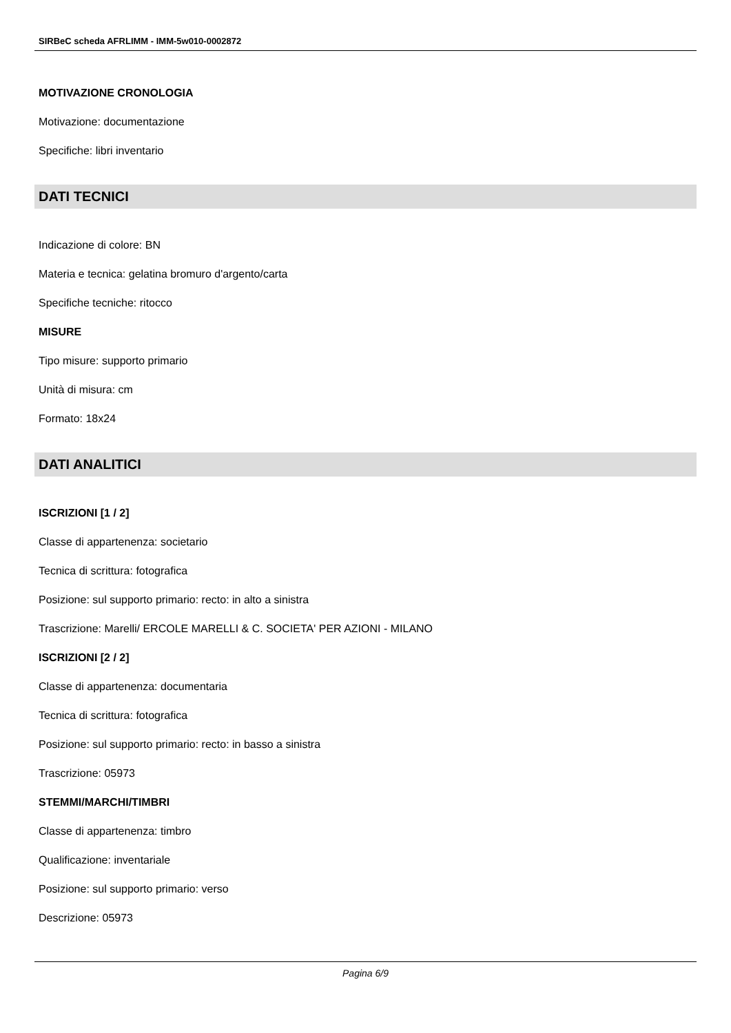SIRBeC scheda AFRLIMM - IMM-5w010-0002872
MOTIVAZIONE CRONOLOGIA
Motivazione: documentazione
Specifiche: libri inventario
DATI TECNICI
Indicazione di colore: BN
Materia e tecnica: gelatina bromuro d'argento/carta
Specifiche tecniche: ritocco
MISURE
Tipo misure: supporto primario
Unità di misura: cm
Formato: 18x24
DATI ANALITICI
ISCRIZIONI [1 / 2]
Classe di appartenenza: societario
Tecnica di scrittura: fotografica
Posizione: sul supporto primario: recto: in alto a sinistra
Trascrizione: Marelli/ ERCOLE MARELLI & C. SOCIETA' PER AZIONI - MILANO
ISCRIZIONI [2 / 2]
Classe di appartenenza: documentaria
Tecnica di scrittura: fotografica
Posizione: sul supporto primario: recto: in basso a sinistra
Trascrizione: 05973
STEMMI/MARCHI/TIMBRI
Classe di appartenenza: timbro
Qualificazione: inventariale
Posizione: sul supporto primario: verso
Descrizione: 05973
Pagina 6/9